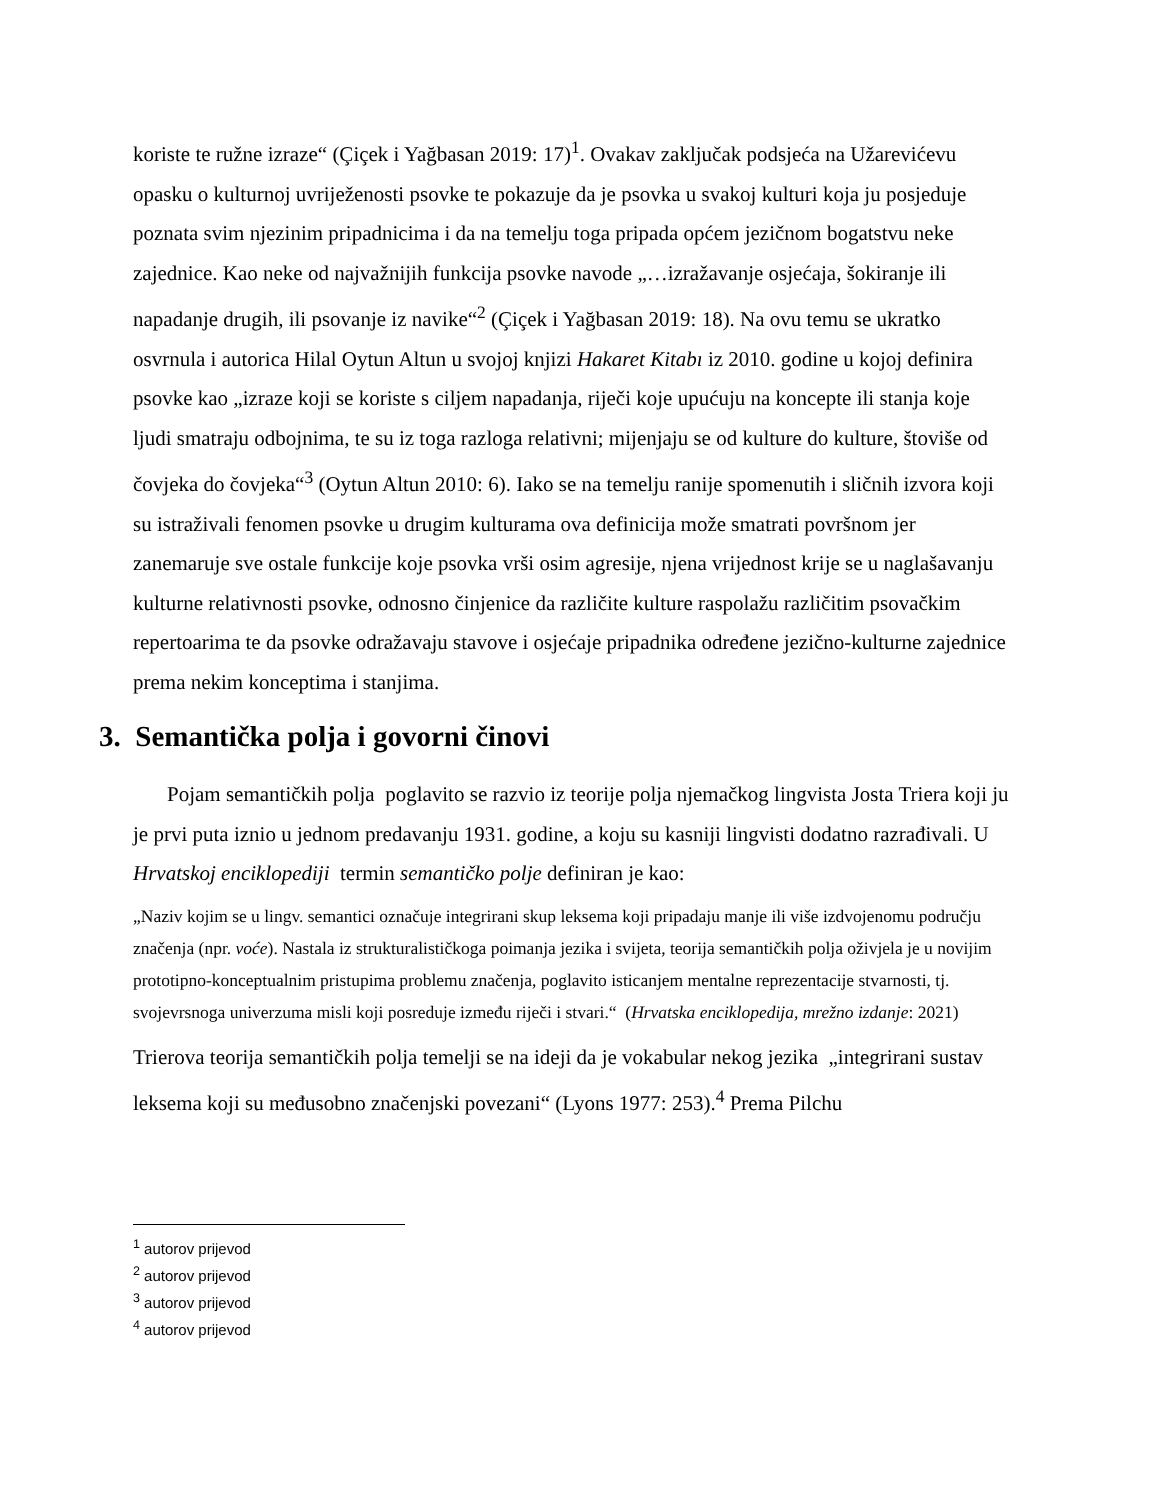koriste te ružne izraze“ (Çiçek i Yağbasan 2019: 17)<sup>1</sup>. Ovakav zaključak podsjeća na Užarevićevu opasku o kulturnoj uvriježenosti psovke te pokazuje da je psovka u svakoj kulturi koja ju posjeduje poznata svim njezinim pripadnicima i da na temelju toga pripada općem jezičnom bogatstvu neke zajednice. Kao neke od najvažnijih funkcija psovke navode „…izražavanje osjećaja, šokiranje ili napadanje drugih, ili psovanje iz navike“<sup>2</sup> (Çiçek i Yağbasan 2019: 18). Na ovu temu se ukratko osvrnula i autorica Hilal Oytun Altun u svojoj knjizi Hakaret Kitabı iz 2010. godine u kojoj definira psovke kao „izraze koji se koriste s ciljem napadanja, riječi koje upućuju na koncepte ili stanja koje ljudi smatraju odbojnima, te su iz toga razloga relativni; mijenjaju se od kulture do kulture, štoviše od čovjeka do čovjeka“<sup>3</sup> (Oytun Altun 2010: 6). Iako se na temelju ranije spomenutih i sličnih izvora koji su istraživali fenomen psovke u drugim kulturama ova definicija može smatrati površnom jer zanemaruje sve ostale funkcije koje psovka vrši osim agresije, njena vrijednost krije se u naglašavanju kulturne relativnosti psovke, odnosno činjenice da različite kulture raspolažu različitim psovačkim repertoarima te da psovke odražavaju stavove i osjećaje pripadnika određene jezično-kulturne zajednice prema nekim konceptima i stanjima.
3. Semantička polja i govorni činovi
Pojam semantičkih polja poglavito se razvio iz teorije polja njemačkog lingvista Josta Triera koji ju je prvi puta iznio u jednom predavanju 1931. godine, a koju su kasniji lingvisti dodatno razrađivali. U Hrvatskoj enciklopediji termin semantičko polje definiran je kao:
„Naziv kojim se u lingv. semantici označuje integrirani skup leksema koji pripadaju manje ili više izdvojenomu području značenja (npr. voće). Nastala iz strukturalističkoga poimanja jezika i svijeta, teorija semantičkih polja oživjela je u novijim prototipno-konceptualnim pristupima problemu značenja, poglavito isticanjem mentalne reprezentacije stvarnosti, tj. svojevrsnoga univerzuma misli koji posreduje između riječi i stvari.“ (Hrvatska enciklopedija, mrežno izdanje: 2021)
Trierova teorija semantičkih polja temelji se na ideji da je vokabular nekog jezika „integrirani sustav leksema koji su međusobno značenjski povezani“ (Lyons 1977: 253).<sup>4</sup> Prema Pilchu
<sup>1</sup> autorov prijevod
<sup>2</sup> autorov prijevod
<sup>3</sup> autorov prijevod
<sup>4</sup> autorov prijevod